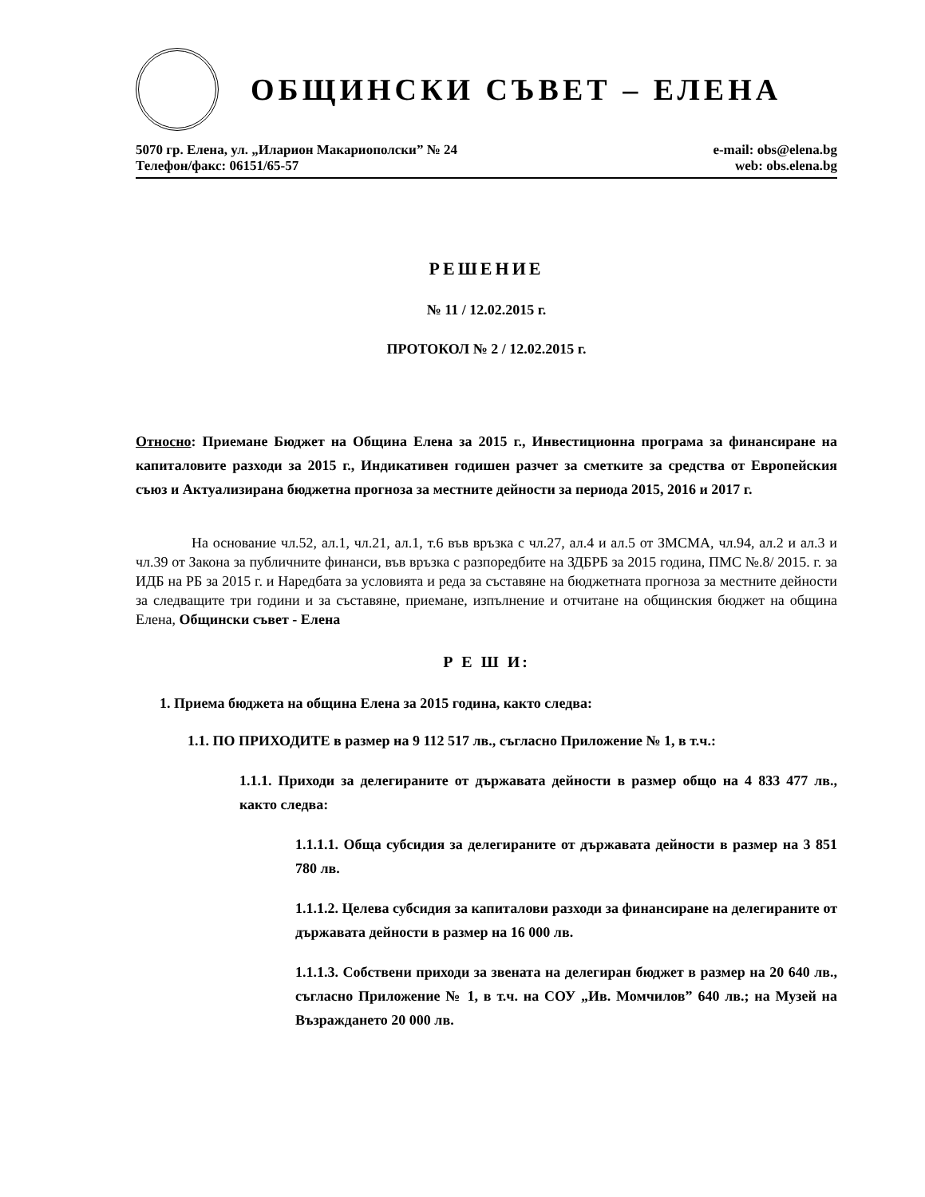ОБЩИНСКИ СЪВЕТ – ЕЛЕНА
5070 гр. Елена, ул. „Иларион Макариополски” № 24
Телефон/факс: 06151/65-57
e-mail: obs@elena.bg
web: obs.elena.bg
РЕШЕНИЕ
№ 11 / 12.02.2015 г.
ПРОТОКОЛ № 2 / 12.02.2015 г.
Относно: Приемане Бюджет на Община Елена за 2015 г., Инвестиционна програма за финансиране на капиталовите разходи за 2015 г., Индикативен годишен разчет за сметките за средства от Европейския съюз и Актуализирана бюджетна прогноза за местните дейности за периода 2015, 2016 и 2017 г.
На основание чл.52, ал.1, чл.21, ал.1, т.6 във връзка с чл.27, ал.4 и ал.5 от ЗМСМА, чл.94, ал.2 и ал.3 и чл.39 от Закона за публичните финанси, във връзка с разпоредбите на ЗДБРБ за 2015 година, ПМС №.8/ 2015. г. за ИДБ на РБ за 2015 г. и Наредбата за условията и реда за съставяне на бюджетната прогноза за местните дейности за следващите три години и за съставяне, приемане, изпълнение и отчитане на общинския бюджет на община Елена, Общински съвет - Елена
Р Е Ш И:
1. Приема бюджета на община Елена за 2015 година, както следва:
1.1. ПО ПРИХОДИТЕ в размер на 9 112 517 лв., съгласно Приложение № 1, в т.ч.:
1.1.1. Приходи за делегираните от държавата дейности в размер общо на 4 833 477 лв., както следва:
1.1.1.1. Обща субсидия за делегираните от държавата дейности в размер на 3 851 780 лв.
1.1.1.2. Целева субсидия за капиталови разходи за финансиране на делегираните от държавата дейности в размер на 16 000 лв.
1.1.1.3. Собствени приходи за звената на делегиран бюджет в размер на 20 640 лв., съгласно Приложение № 1, в т.ч. на СОУ „Ив. Момчилов” 640 лв.; на Музей на Възраждането 20 000 лв.